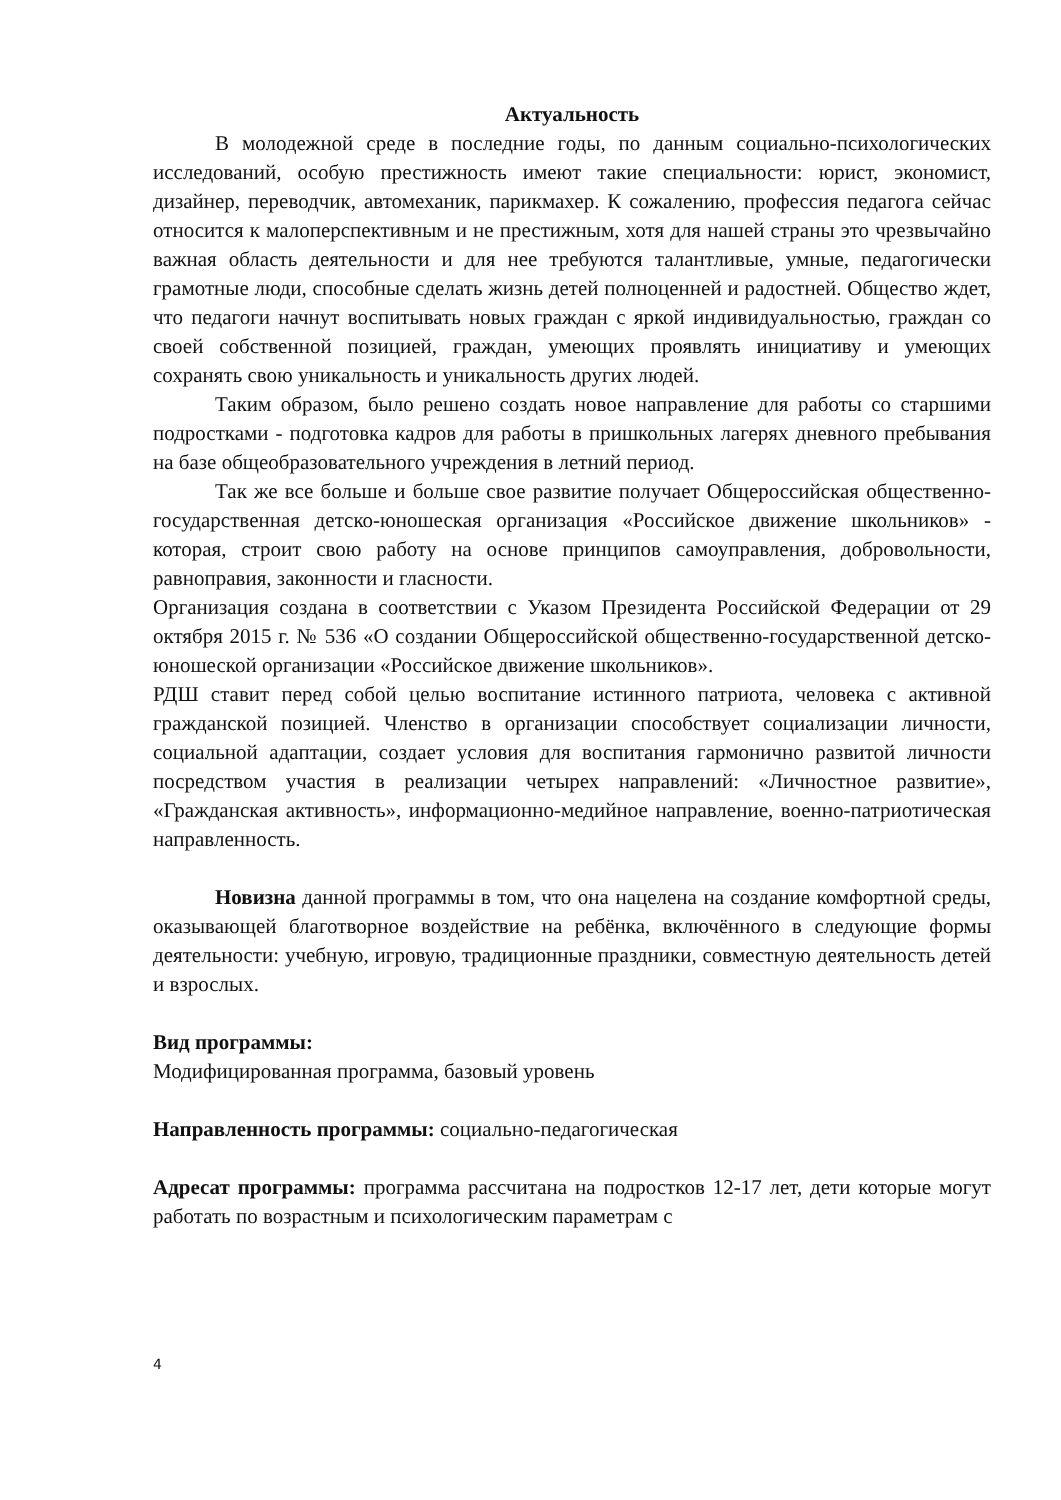Актуальность
В молодежной среде в последние годы, по данным социально-психологических исследований, особую престижность имеют такие специальности: юрист, экономист, дизайнер, переводчик, автомеханик, парикмахер. К сожалению, профессия педагога сейчас относится к малоперспективным и не престижным, хотя для нашей страны это чрезвычайно важная область деятельности и для нее требуются талантливые, умные, педагогически грамотные люди, способные сделать жизнь детей полноценней и радостней. Общество ждет, что педагоги начнут воспитывать новых граждан с яркой индивидуальностью, граждан со своей собственной позицией, граждан, умеющих проявлять инициативу и умеющих сохранять свою уникальность и уникальность других людей.
Таким образом, было решено создать новое направление для работы со старшими подростками - подготовка кадров для работы в пришкольных лагерях дневного пребывания на базе общеобразовательного учреждения в летний период.
Так же все больше и больше свое развитие получает Общероссийская общественно-государственная детско-юношеская организация «Российское движение школьников» - которая, строит свою работу на основе принципов самоуправления, добровольности, равноправия, законности и гласности.
Организация создана в соответствии с Указом Президента Российской Федерации от 29 октября 2015 г. № 536 «О создании Общероссийской общественно-государственной детско-юношеской организации «Российское движение школьников».
РДШ ставит перед собой целью воспитание истинного патриота, человека с активной гражданской позицией. Членство в организации способствует социализации личности, социальной адаптации, создает условия для воспитания гармонично развитой личности посредством участия в реализации четырех направлений: «Личностное развитие», «Гражданская активность», информационно-медийное направление, военно-патриотическая направленность.
Новизна данной программы в том, что она нацелена на создание комфортной среды, оказывающей благотворное воздействие на ребёнка, включённого в следующие формы деятельности: учебную, игровую, традиционные праздники, совместную деятельность детей и взрослых.
Вид программы:
Модифицированная программа, базовый уровень
Направленность программы: социально-педагогическая
Адресат программы: программа рассчитана на подростков 12-17 лет, дети которые могут работать по возрастным и психологическим параметрам с
4